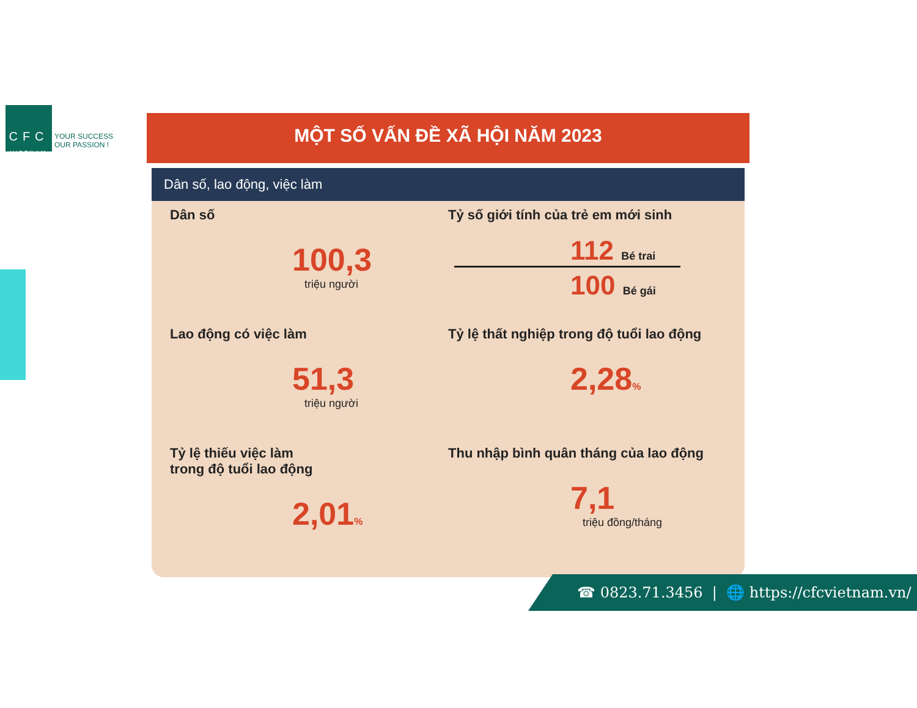CFC
VIETNAM
YOUR SUCCESS
OUR PASSION !
MỘT SỐ VẤN ĐỀ XÃ HỘI NĂM 2023
Dân số, lao động, việc làm
Dân số
100,3
triệu người
Tỷ số giới tính của trẻ em mới sinh
112 Bé trai
100 Bé gái
Lao động có việc làm
51,3
triệu người
Tỷ lệ thất nghiệp trong độ tuổi lao động
2,28%
Tỷ lệ thiếu việc làm
trong độ tuổi lao động
2,01%
Thu nhập bình quân tháng của lao động
7,1
triệu đồng/tháng
☎ 0823.71.3456 | 🌐 https://cfcvietnam.vn/